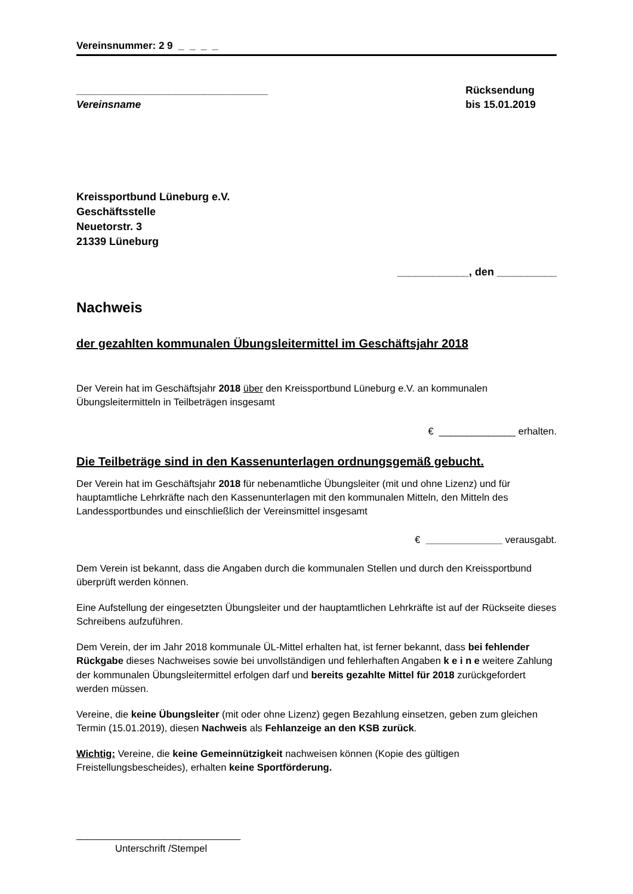Vereinsnummer: 2 9 _ _ _ _
_________________________________
Vereinsname
Rücksendung
bis 15.01.2019
Kreissportbund Lüneburg e.V.
Geschäftsstelle
Neuetorstr. 3
21339 Lüneburg
____________, den __________
Nachweis
der gezahlten kommunalen Übungsleitermittel im Geschäftsjahr 2018
Der Verein hat im Geschäftsjahr 2018 über den Kreissportbund Lüneburg e.V. an kommunalen Übungsleitermitteln in Teilbeträgen insgesamt
€ ______________ erhalten.
Die Teilbeträge sind in den Kassenunterlagen ordnungsgemäß gebucht.
Der Verein hat im Geschäftsjahr 2018 für nebenamtliche Übungsleiter (mit und ohne Lizenz) und für hauptamtliche Lehrkräfte nach den Kassenunterlagen mit den kommunalen Mitteln, den Mitteln des Landessportbundes und einschließlich der Vereinsmittel insgesamt
€ ______________ verausgabt.
Dem Verein ist bekannt, dass die Angaben durch die kommunalen Stellen und durch den Kreissportbund überprüft werden können.
Eine Aufstellung der eingesetzten Übungsleiter und der hauptamtlichen Lehrkräfte ist auf der Rückseite dieses Schreibens aufzuführen.
Dem Verein, der im Jahr 2018 kommunale ÜL-Mittel erhalten hat, ist ferner bekannt, dass bei fehlender Rückgabe dieses Nachweises sowie bei unvollständigen und fehlerhaften Angaben k e i n e weitere Zahlung der kommunalen Übungsleitermittel erfolgen darf und bereits gezahlte Mittel für 2018 zurückgefordert werden müssen.
Vereine, die keine Übungsleiter (mit oder ohne Lizenz) gegen Bezahlung einsetzen, geben zum gleichen Termin (15.01.2019), diesen Nachweis als Fehlanzeige an den KSB zurück.
Wichtig: Vereine, die keine Gemeinnützigkeit nachweisen können (Kopie des gültigen Freistellungsbescheides), erhalten keine Sportförderung.
______________________________
Unterschrift /Stempel